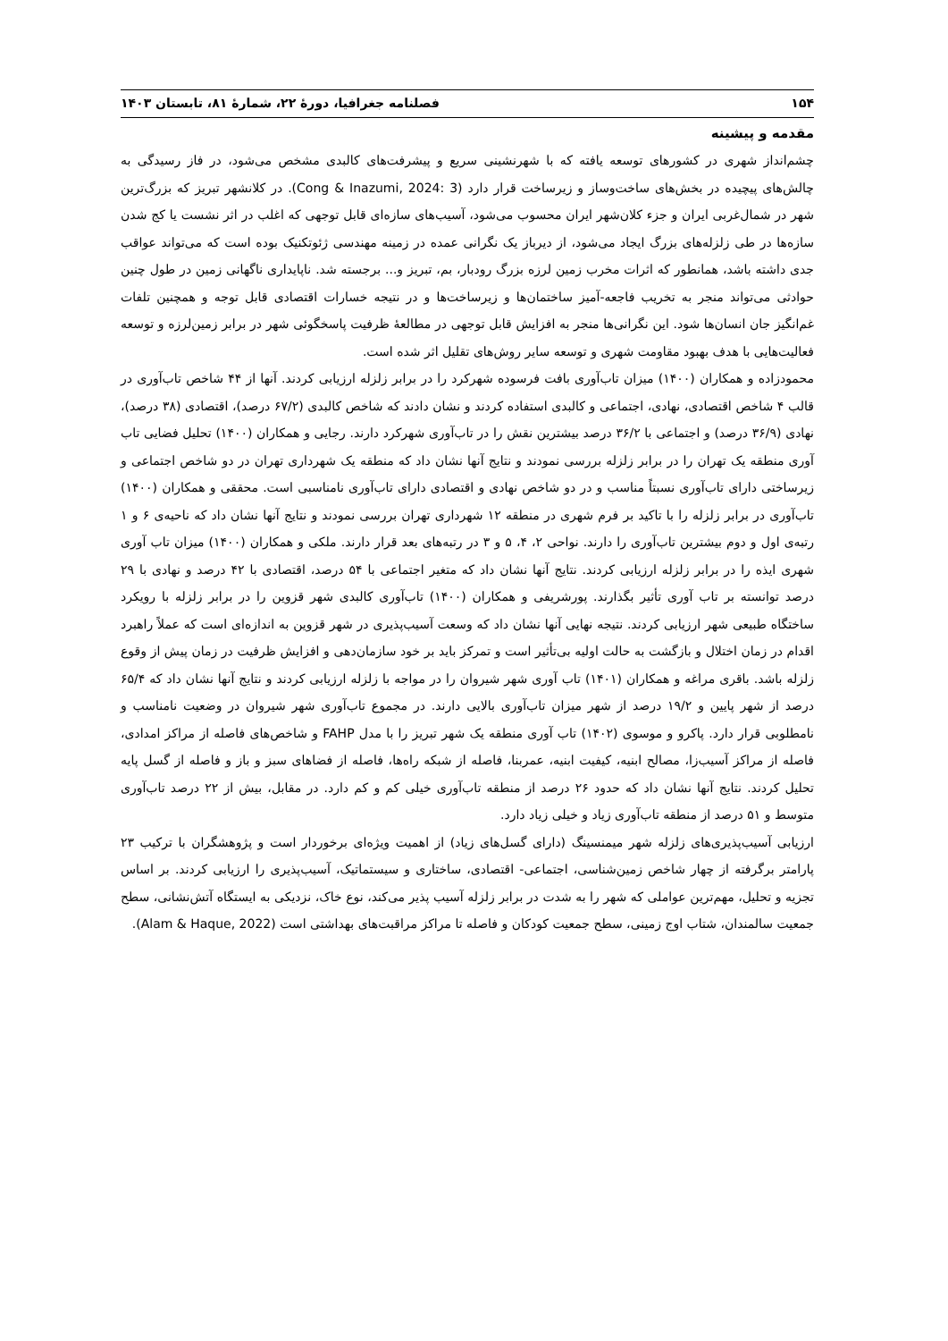۱۵۴ فصلنامه جغرافیا، دورهٔ ۲۲، شمارهٔ ۸۱، تابستان ۱۴۰۳
مقدمه و پیشینه
چشم‌انداز شهری در کشورهای توسعه یافته که با شهرنشینی سریع و پیشرفت‌های کالبدی مشخص می‌شود، در فاز رسیدگی به چالش‌های پیچیده در بخش‌های ساخت‌وساز و زیرساخت قرار دارد (Cong & Inazumi, 2024: 3). در کلانشهر تبریز که بزرگ‌ترین شهر در شمال‌غربی ایران و جزء کلان‌شهر ایران محسوب می‌شود، آسیب‌های سازه‌ای قابل توجهی که اغلب در اثر نشست یا کج شدن سازه‌ها در طی زلزله‌های بزرگ ایجاد می‌شود، از دیرباز یک نگرانی عمده در زمینه مهندسی ژئوتکنیک بوده است که می‌تواند عواقب جدی داشته باشد، همانطور که اثرات مخرب زمین لرزه بزرگ رودبار، بم، تبریز و... برجسته شد. ناپایداری ناگهانی زمین در طول چنین حوادثی می‌تواند منجر به تخریب فاجعه-آمیز ساختمان‌ها و زیرساخت‌ها و در نتیجه خسارات اقتصادی قابل توجه و همچنین تلفات غم‌انگیز جان انسان‌ها شود. این نگرانی‌ها منجر به افزایش قابل توجهی در مطالعهٔ ظرفیت پاسخگوئی شهر در برابر زمین‌لرزه و توسعه فعالیت‌هایی با هدف بهبود مقاومت شهری و توسعه سایر روش‌های تقلیل اثر شده است.
محمودزاده و همکاران (۱۴۰۰) میزان تاب‌آوری بافت فرسوده شهرکرد را در برابر زلزله ارزیابی کردند. آنها از ۴۴ شاخص تاب‌آوری در قالب ۴ شاخص اقتصادی، نهادی، اجتماعی و کالبدی استفاده کردند و نشان دادند که شاخص کالبدی (۶۷/۲ درصد)، اقتصادی (۳۸ درصد)، نهادی (۳۶/۹ درصد) و اجتماعی با ۳۶/۲ درصد بیشترین نقش را در تاب‌آوری شهرکرد دارند. رجایی و همکاران (۱۴۰۰) تحلیل فضایی تاب آوری منطقه یک تهران را در برابر زلزله بررسی نمودند و نتایج آنها نشان داد که منطقه یک شهرداری تهران در دو شاخص اجتماعی و زیرساختی دارای تاب‌آوری نسبتاً مناسب و در دو شاخص نهادی و اقتصادی دارای تاب‌آوری نامناسبی است. محققی و همکاران (۱۴۰۰) تاب‌آوری در برابر زلزله را با تاکید بر فرم شهری در منطقه ۱۲ شهرداری تهران بررسی نمودند و نتایج آنها نشان داد که ناحیه‌ی ۶ و ۱ رتبه‌ی اول و دوم بیشترین تاب‌آوری را دارند. نواحی ۲، ۴، ۵ و ۳ در رتبه‌های بعد قرار دارند. ملکی و همکاران (۱۴۰۰) میزان تاب آوری شهری ایذه را در برابر زلزله ارزیابی کردند. نتایج آنها نشان داد که متغیر اجتماعی با ۵۴ درصد، اقتصادی با ۴۲ درصد و نهادی با ۲۹ درصد توانسته بر تاب آوری تأثیر بگذارند. پورشریفی و همکاران (۱۴۰۰) تاب‌آوری کالبدی شهر قزوین را در برابر زلزله با رویکرد ساختگاه طبیعی شهر ارزیابی کردند. نتیجه نهایی آنها نشان داد که وسعت آسیب‌پذیری در شهر قزوین به اندازه‌ای است که عملاً راهبرد اقدام در زمان اختلال و بازگشت به حالت اولیه بی‌تأثیر است و تمرکز باید بر خود سازمان‌دهی و افزایش ظرفیت در زمان پیش از وقوع زلزله باشد. باقری مراغه و همکاران (۱۴۰۱) تاب آوری شهر شیروان را در مواجه با زلزله ارزیابی کردند و نتایج آنها نشان داد که ۶۵/۴ درصد از شهر پایین و ۱۹/۲ درصد از شهر میزان تاب‌آوری بالایی دارند. در مجموع تاب‌آوری شهر شیروان در وضعیت نامناسب و نامطلوبی قرار دارد. پاکرو و موسوی (۱۴۰۲) تاب آوری منطقه یک شهر تبریز را با مدل FAHP و شاخص‌های فاصله از مراکز امدادی، فاصله از مراکز آسیب‌زا، مصالح ابنیه، کیفیت ابنیه، عمربنا، فاصله از شبکه راه‌ها، فاصله از فضاهای سبز و باز و فاصله از گسل پایه تحلیل کردند. نتایج آنها نشان داد که حدود ۲۶ درصد از منطقه تاب‌آوری خیلی کم و کم دارد. در مقابل، بیش از ۲۲ درصد تاب‌آوری متوسط و ۵۱ درصد از منطقه تاب‌آوری زیاد و خیلی زیاد دارد.
ارزیابی آسیب‌پذیری‌های زلزله شهر میمنسینگ (دارای گسل‌های زیاد) از اهمیت ویژه‌ای برخوردار است و پژوهشگران با ترکیب ۲۳ پارامتر برگرفته از چهار شاخص زمین‌شناسی، اجتماعی- اقتصادی، ساختاری و سیستماتیک، آسیب‌پذیری را ارزیابی کردند. بر اساس تجزیه و تحلیل، مهم‌ترین عواملی که شهر را به شدت در برابر زلزله آسیب پذیر می‌کند، نوع خاک، نزدیکی به ایستگاه آتش‌نشانی، سطح جمعیت سالمندان، شتاب اوج زمینی، سطح جمعیت کودکان و فاصله تا مراکز مراقبت‌های بهداشتی است (Alam & Haque, 2022).